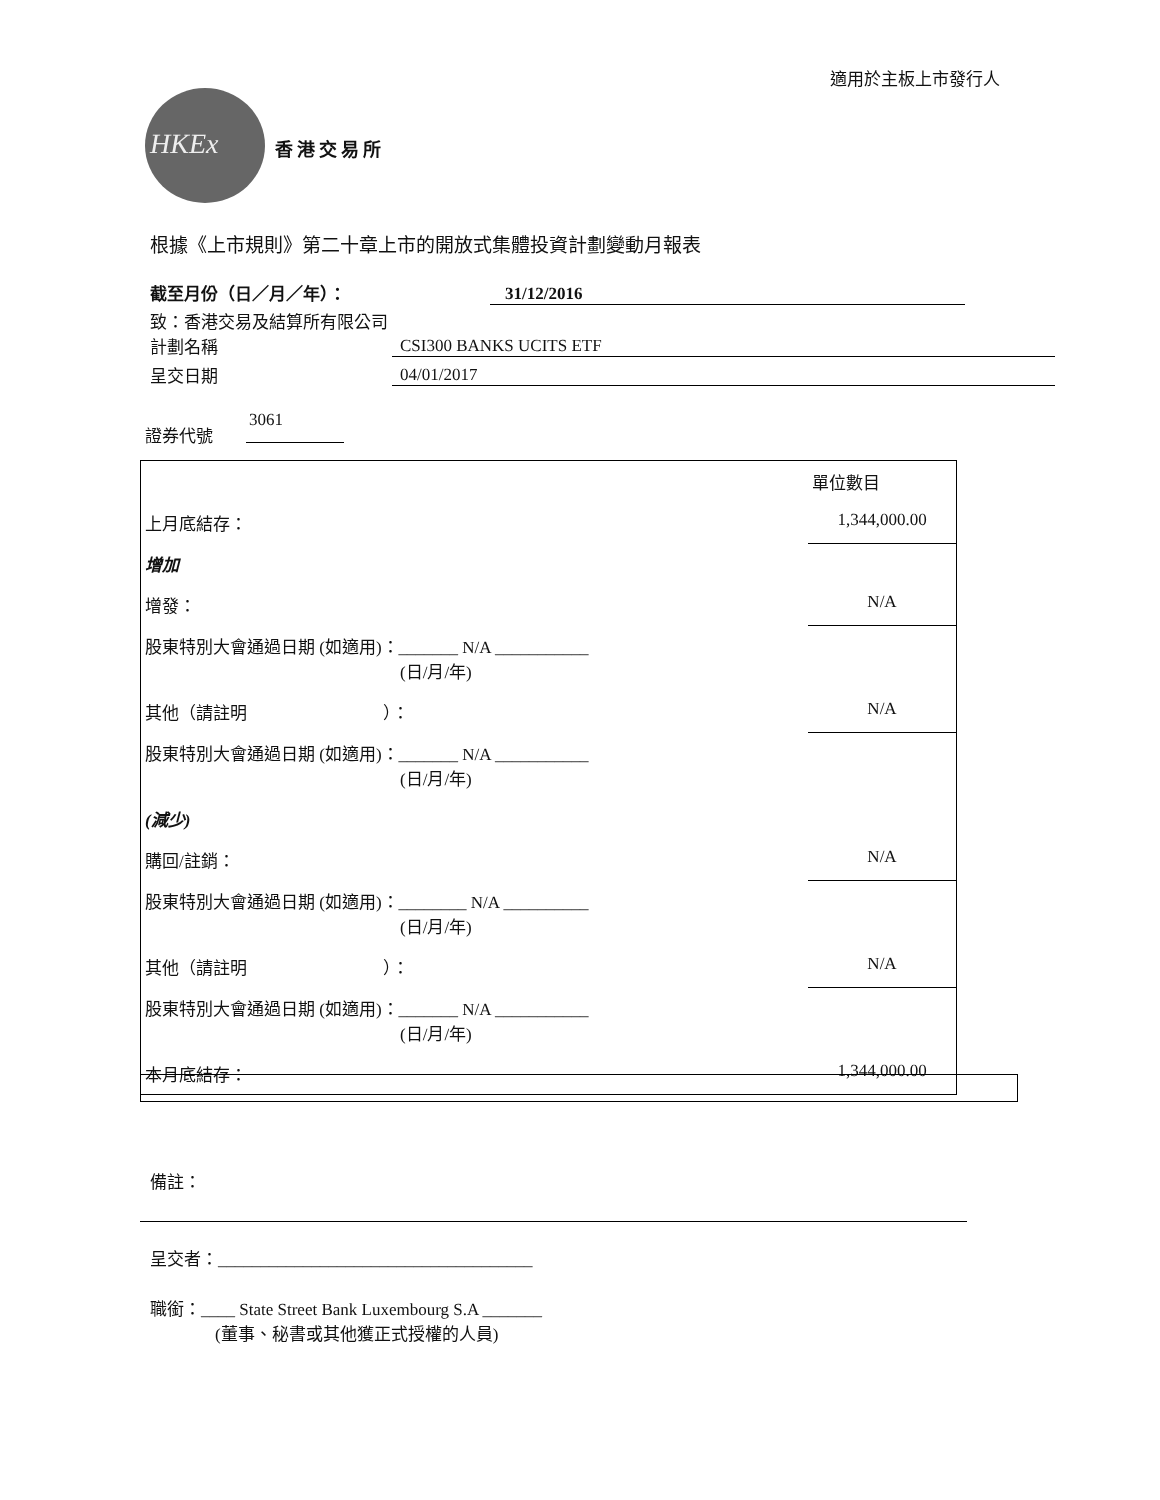適用於主板上市發行人
HKEx 香港交易所
根據《上市規則》第二十章上市的開放式集體投資計劃變動月報表
截至月份（日／月／年）： 31/12/2016
致：香港交易及結算所有限公司
計劃名稱 CSI300 BANKS UCITS ETF
呈交日期 04/01/2017
證券代號
3061
| | | 單位數目 |
| 上月底結存： | | 1,344,000.00 |
| 增加 | | |
| 增發： | | N/A |
| 股東特別大會通過日期 (如適用)：_______ N/A ___________ (日/月/年) | | |
| 其他（請註明 ）： | | N/A |
| 股東特別大會通過日期 (如適用)：_______ N/A ___________ (日/月/年) | | |
| (減少) | | |
| 購回/註銷： | | N/A |
| 股東特別大會通過日期 (如適用)：________ N/A __________ (日/月/年) | | |
| 其他（請註明 ）： | | N/A |
| 股東特別大會通過日期 (如適用)：_______ N/A ___________ (日/月/年) | | |
| 本月底結存： | | 1,344,000.00 |
備註：
呈交者：_____________________________________
職銜：____ State Street Bank Luxembourg S.A _______
(董事、秘書或其他獲正式授權的人員)